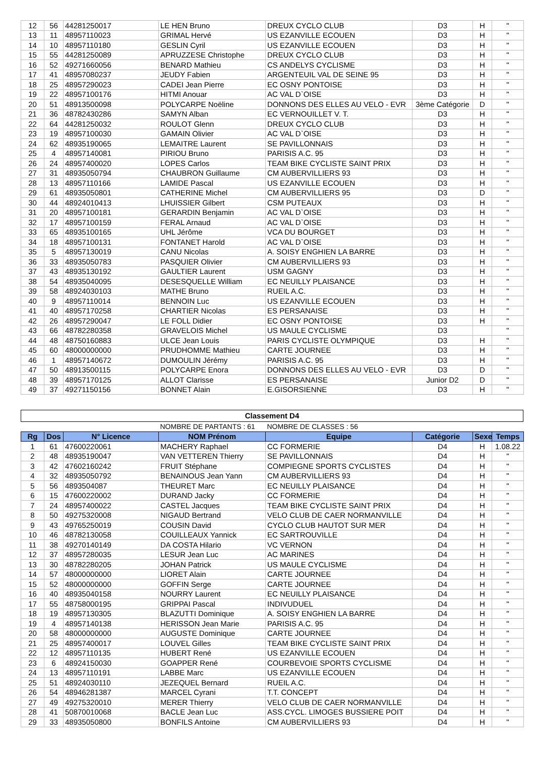| 12 | 56 | 44281250017 | LE HEN Bruno | DREUX CYCLO CLUB | D3 | H | " |
| 13 | 11 | 48957110023 | GRIMAL Hervé | US EZANVILLE ECOUEN | D3 | H | " |
| 14 | 10 | 48957110180 | GESLIN Cyril | US EZANVILLE ECOUEN | D3 | H | " |
| 15 | 55 | 44281250089 | APRUZZESE Christophe | DREUX CYCLO CLUB | D3 | H | " |
| 16 | 52 | 49271660056 | BENARD Mathieu | CS ANDELYS CYCLISME | D3 | H | " |
| 17 | 41 | 48957080237 | JEUDY Fabien | ARGENTEUIL VAL DE SEINE 95 | D3 | H | " |
| 18 | 25 | 48957290023 | CADEI Jean Pierre | EC OSNY PONTOISE | D3 | H | " |
| 19 | 22 | 48957100176 | HITMI Anouar | AC VAL D`OISE | D3 | H | " |
| 20 | 51 | 48913500098 | POLYCARPE Noëline | DONNONS DES ELLES AU VELO - EVR | 3ème Catégorie | D | " |
| 21 | 36 | 48782430286 | SAMYN Alban | EC VERNOUILLET V. T. | D3 | H | " |
| 22 | 64 | 44281250032 | ROULOT Glenn | DREUX CYCLO CLUB | D3 | H | " |
| 23 | 19 | 48957100030 | GAMAIN Olivier | AC VAL D`OISE | D3 | H | " |
| 24 | 62 | 48935190065 | LEMAITRE Laurent | SE PAVILLONNAIS | D3 | H | " |
| 25 | 4 | 48957140081 | PIRIOU Bruno | PARISIS A.C. 95 | D3 | H | " |
| 26 | 24 | 48957400020 | LOPES Carlos | TEAM BIKE CYCLISTE SAINT PRIX | D3 | H | " |
| 27 | 31 | 48935050794 | CHAUBRON Guillaume | CM AUBERVILLIERS 93 | D3 | H | " |
| 28 | 13 | 48957110166 | LAMIDE Pascal | US EZANVILLE ECOUEN | D3 | H | " |
| 29 | 61 | 48935050801 | CATHERINE Michel | CM AUBERVILLIERS 95 | D3 | D | " |
| 30 | 44 | 48924010413 | LHUISSIER Gilbert | CSM PUTEAUX | D3 | H | " |
| 31 | 20 | 48957100181 | GERARDIN Benjamin | AC VAL D`OISE | D3 | H | " |
| 32 | 17 | 48957100159 | FERAL Arnaud | AC VAL D`OISE | D3 | H | " |
| 33 | 65 | 48935100165 | UHL Jérôme | VCA DU BOURGET | D3 | H | " |
| 34 | 18 | 48957100131 | FONTANET Harold | AC VAL D`OISE | D3 | H | " |
| 35 | 5 | 48957130019 | CANU Nicolas | A. SOISY ENGHIEN LA BARRE | D3 | H | " |
| 36 | 33 | 48935050783 | PASQUIER Olivier | CM AUBERVILLIERS 93 | D3 | H | " |
| 37 | 43 | 48935130192 | GAULTIER Laurent | USM GAGNY | D3 | H | " |
| 38 | 54 | 48935040095 | DESESQUELLE William | EC NEUILLY PLAISANCE | D3 | H | " |
| 39 | 58 | 48924030103 | MATHE Bruno | RUEIL A.C. | D3 | H | " |
| 40 | 9 | 48957110014 | BENNOIN Luc | US EZANVILLE ECOUEN | D3 | H | " |
| 41 | 40 | 48957170258 | CHARTIER Nicolas | ES PERSANAISE | D3 | H | " |
| 42 | 26 | 48957290047 | LE FOLL Didier | EC OSNY PONTOISE | D3 | H | " |
| 43 | 66 | 48782280358 | GRAVELOIS Michel | US MAULE CYCLISME | D3 | | " |
| 44 | 48 | 48750160883 | ULCE Jean Louis | PARIS CYCLISTE OLYMPIQUE | D3 | H | " |
| 45 | 60 | 48000000000 | PRUDHOMME Mathieu | CARTE JOURNEE | D3 | H | " |
| 46 | 1 | 48957140672 | DUMOULIN Jérémy | PARISIS A.C. 95 | D3 | H | " |
| 47 | 50 | 48913500115 | POLYCARPE Enora | DONNONS DES ELLES AU VELO - EVR | D3 | D | " |
| 48 | 39 | 48957170125 | ALLOT Clarisse | ES PERSANAISE | Junior D2 | D | " |
| 49 | 37 | 49271150156 | BONNET Alain | E.GISORSIENNE | D3 | H | " |
Classement D4
| | | | NOMBRE DE PARTANTS : 61 | NOMBRE DE CLASSES : 56 | | | |
| Rg | Dos | N° Licence | NOM Prénom | Equipe | Catégorie | Sexe | Temps |
| 1 | 61 | 47600220061 | MACHERY Raphael | CC FORMERIE | D4 | H | 1.08.22 |
| 2 | 48 | 48935190047 | VAN VETTEREN Thierry | SE PAVILLONNAIS | D4 | H | " |
| 3 | 42 | 47602160242 | FRUIT Stéphane | COMPIEGNE SPORTS CYCLISTES | D4 | H | " |
| 4 | 32 | 48935050792 | BENAINOUS Jean Yann | CM AUBERVILLIERS 93 | D4 | H | " |
| 5 | 56 | 4893504087 | THEURET Marc | EC NEUILLY PLAISANCE | D4 | H | " |
| 6 | 15 | 47600220002 | DURAND Jacky | CC FORMERIE | D4 | H | " |
| 7 | 24 | 48957400022 | CASTEL Jacques | TEAM BIKE CYCLISTE SAINT PRIX | D4 | H | " |
| 8 | 50 | 49275320008 | NIGAUD Bertrand | VELO CLUB DE CAER NORMANVILLE | D4 | H | " |
| 9 | 43 | 49765250019 | COUSIN David | CYCLO CLUB HAUTOT SUR MER | D4 | H | " |
| 10 | 46 | 48782130058 | COUILLEAUX Yannick | EC SARTROUVILLE | D4 | H | " |
| 11 | 38 | 49270140149 | DA COSTA Hilario | VC VERNON | D4 | H | " |
| 12 | 37 | 48957280035 | LESUR Jean Luc | AC MARINES | D4 | H | " |
| 13 | 30 | 48782280205 | JOHAN Patrick | US MAULE CYCLISME | D4 | H | " |
| 14 | 57 | 48000000000 | LIORET Alain | CARTE JOURNEE | D4 | H | " |
| 15 | 52 | 48000000000 | GOFFIN Serge | CARTE JOURNEE | D4 | H | " |
| 16 | 40 | 48935040158 | NOURRY Laurent | EC NEUILLY PLAISANCE | D4 | H | " |
| 17 | 55 | 48758000195 | GRIPPAI Pascal | INDIVUDUEL | D4 | H | " |
| 18 | 19 | 48957130305 | BLAZUTTI Dominique | A. SOISY ENGHIEN LA BARRE | D4 | H | " |
| 19 | 4 | 48957140138 | HERISSON Jean Marie | PARISIS A.C. 95 | D4 | H | " |
| 20 | 58 | 48000000000 | AUGUSTE Dominique | CARTE JOURNEE | D4 | H | " |
| 21 | 25 | 48957400017 | LOUVEL Gilles | TEAM BIKE CYCLISTE SAINT PRIX | D4 | H | " |
| 22 | 12 | 48957110135 | HUBERT René | US EZANVILLE ECOUEN | D4 | H | " |
| 23 | 6 | 48924150030 | GOAPPER René | COURBEVOIE SPORTS CYCLISME | D4 | H | " |
| 24 | 13 | 48957110191 | LABBE Marc | US EZANVILLE ECOUEN | D4 | H | " |
| 25 | 51 | 48924030110 | JEZEQUEL Bernard | RUEIL A.C. | D4 | H | " |
| 26 | 54 | 48946281387 | MARCEL Cyrani | T.T. CONCEPT | D4 | H | " |
| 27 | 49 | 49275320010 | MERER Thierry | VELO CLUB DE CAER NORMANVILLE | D4 | H | " |
| 28 | 41 | 50870010068 | BACLE Jean Luc | ASS.CYCL. LIMOGES BUSSIERE POIT | D4 | H | " |
| 29 | 33 | 48935050800 | BONFILS Antoine | CM AUBERVILLIERS 93 | D4 | H | " |